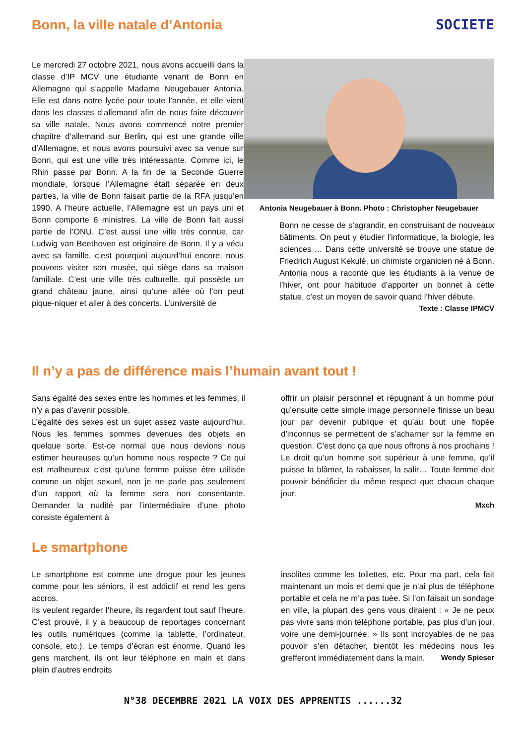Bonn, la ville natale d’Antonia
SOCIETE
Le mercredi 27 octobre 2021, nous avons accueilli dans la classe d’IP MCV une étudiante venant de Bonn en Allemagne qui s’appelle Madame Neugebauer Antonia. Elle est dans notre lycée pour toute l’année, et elle vient dans les classes d’allemand afin de nous faire découvrir sa ville natale. Nous avons commencé notre premier chapitre d’allemand sur Berlin, qui est une grande ville d’Allemagne, et nous avons poursuivi avec sa venue sur Bonn, qui est une ville très intéressante. Comme ici, le Rhin passe par Bonn. A la fin de la Seconde Guerre mondiale, lorsque l’Allemagne était séparée en deux parties, la ville de Bonn faisait partie de la RFA jusqu’en 1990. A l’heure actuelle, l’Allemagne est un pays uni et Bonn comporte 6 ministres. La ville de Bonn fait aussi partie de l’ONU. C’est aussi une ville très connue, car Ludwig van Beethoven est originaire de Bonn. Il y a vécu avec sa famille, c’est pourquoi aujourd’hui encore, nous pouvons visiter son musée, qui siège dans sa maison familiale. C’est une ville très culturelle, qui possède un grand château jaune, ainsi qu’une allée où l’on peut pique-niquer et aller à des concerts. L’université de
Antonia Neugebauer à Bonn. Photo : Christopher Neugebauer
Bonn ne cesse de s’agrandir, en construisant de nouveaux bâtiments. On peut y étudier l’informatique, la biologie, les sciences … Dans cette université se trouve une statue de Friedrich August Kekulé, un chimiste organicien né à Bonn. Antonia nous a raconté que les étudiants à la venue de l’hiver, ont pour habitude d’apporter un bonnet à cette statue, c’est un moyen de savoir quand l’hiver débute.
Texte : Classe IPMCV
Il n’y a pas de différence mais l’humain avant tout !
Sans égalité des sexes entre les hommes et les femmes, il n’y a pas d’avenir possible.
L’égalité des sexes est un sujet assez vaste aujourd’hui. Nous les femmes sommes devenues des objets en quelque sorte. Est-ce normal que nous devions nous estimer heureuses qu’un homme nous respecte ? Ce qui est malheureux c’est qu’une femme puisse être utilisée comme un objet sexuel, non je ne parle pas seulement d’un rapport où la femme sera non consentante. Demander la nudité par l’intermédiaire d’une photo consiste également à
offrir un plaisir personnel et répugnant à un homme pour qu’ensuite cette simple image personnelle finisse un beau jour par devenir publique et qu’au bout une flopée d’inconnus se permettent de s’acharner sur la femme en question. C’est donc ça que nous offrons à nos prochains ! Le droit qu’un homme soit supérieur à une femme, qu’il puisse la blâmer, la rabaisser, la salir… Toute femme doit pouvoir bénéficier du même respect que chacun chaque jour.
Mxch
Le smartphone
Le smartphone est comme une drogue pour les jeunes comme pour les séniors, il est addictif et rend les gens accros.
Ils veulent regarder l’heure, ils regardent tout sauf l’heure. C’est prouvé, il y a beaucoup de reportages concernant les outils numériques (comme la tablette, l’ordinateur, console, etc.). Le temps d’écran est énorme. Quand les gens marchent, ils ont leur téléphone en main et dans plein d’autres endroits
insolites comme les toilettes, etc. Pour ma part, cela fait maintenant un mois et demi que je n’ai plus de téléphone portable et cela ne m’a pas tuée. Si l’on faisait un sondage en ville, la plupart des gens vous diraient : « Je ne peux pas vivre sans mon téléphone portable, pas plus d’un jour, voire une demi-journée. » Ils sont incroyables de ne pas pouvoir s’en détacher, bientôt les médecins nous les grefferont immédiatement dans la main. Wendy Spieser
N°38 DECEMBRE 2021 LA VOIX DES APPRENTIS ......32